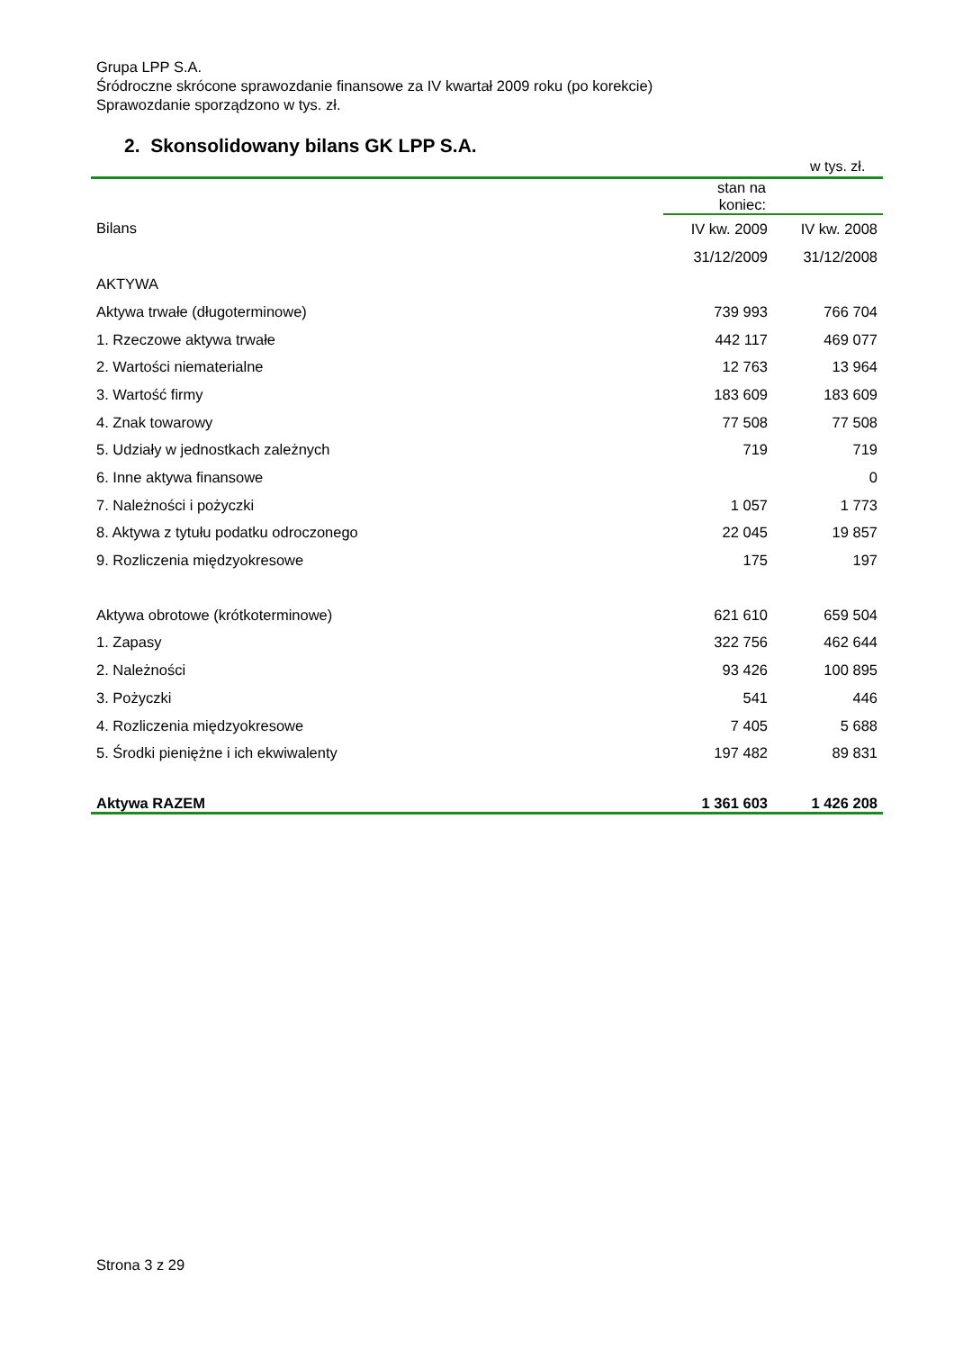Grupa LPP S.A.
Śródroczne skrócone sprawozdanie finansowe za IV kwartał 2009 roku (po korekcie)
Sprawozdanie sporządzono w tys. zł.
2. Skonsolidowany bilans GK LPP S.A.
w tys. zł.
| | stan na koniec: | |
| --- | --- | --- |
| Bilans | IV kw. 2009 | IV kw. 2008 |
| | 31/12/2009 | 31/12/2008 |
| AKTYWA | | |
| Aktywa trwałe (długoterminowe) | 739 993 | 766 704 |
| 1. Rzeczowe aktywa trwałe | 442 117 | 469 077 |
| 2. Wartości niematerialne | 12 763 | 13 964 |
| 3. Wartość firmy | 183 609 | 183 609 |
| 4. Znak towarowy | 77 508 | 77 508 |
| 5. Udziały w jednostkach zależnych | 719 | 719 |
| 6. Inne aktywa finansowe | | 0 |
| 7. Należności i pożyczki | 1 057 | 1 773 |
| 8. Aktywa z tytułu podatku odroczonego | 22 045 | 19 857 |
| 9. Rozliczenia międzyokresowe | 175 | 197 |
| Aktywa obrotowe (krótkoterminowe) | 621 610 | 659 504 |
| 1. Zapasy | 322 756 | 462 644 |
| 2. Należności | 93 426 | 100 895 |
| 3. Pożyczki | 541 | 446 |
| 4. Rozliczenia międzyokresowe | 7 405 | 5 688 |
| 5. Środki pieniężne i ich ekwiwalenty | 197 482 | 89 831 |
| Aktywa RAZEM | 1 361 603 | 1 426 208 |
Strona 3 z 29